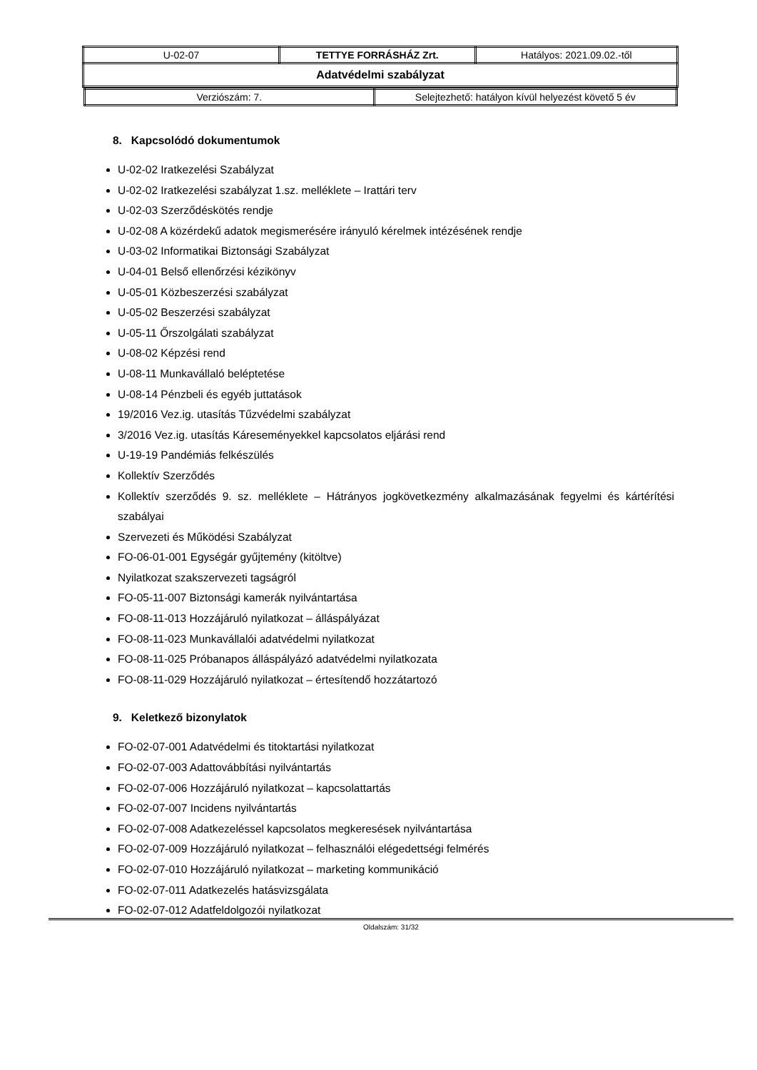| U-02-07 | TETTYE FORRÁSHÁZ Zrt. | Hatályos: 2021.09.02.-től |
| Adatvédelmi szabályzat | | |
| / Verziószám: 7. / Selejtezhető: hatályon kívül helyezést követő 5 év / | | |
8. Kapcsolódó dokumentumok
U-02-02 Iratkezelési Szabályzat
U-02-02 Iratkezelési szabályzat 1.sz. melléklete – Irattári terv
U-02-03 Szerződéskötés rendje
U-02-08 A közérdekű adatok megismerésére irányuló kérelmek intézésének rendje
U-03-02 Informatikai Biztonsági Szabályzat
U-04-01 Belső ellenőrzési kézikönyv
U-05-01 Közbeszerzési szabályzat
U-05-02 Beszerzési szabályzat
U-05-11 Őrszolgálati szabályzat
U-08-02 Képzési rend
U-08-11 Munkavállaló beléptetése
U-08-14 Pénzbeli és egyéb juttatások
19/2016 Vez.ig. utasítás Tűzvédelmi szabályzat
3/2016 Vez.ig. utasítás Káreseményekkel kapcsolatos eljárási rend
U-19-19 Pandémiás felkészülés
Kollektív Szerződés
Kollektív szerződés 9. sz. melléklete – Hátrányos jogkövetkezmény alkalmazásának fegyelmi és kártérítési szabályai
Szervezeti és Működési Szabályzat
FO-06-01-001 Egységár gyűjtemény (kitöltve)
Nyilatkozat szakszervezeti tagságról
FO-05-11-007 Biztonsági kamerák nyilvántartása
FO-08-11-013 Hozzájáruló nyilatkozat – álláspályázat
FO-08-11-023 Munkavállalói adatvédelmi nyilatkozat
FO-08-11-025 Próbanapos álláspályázó adatvédelmi nyilatkozata
FO-08-11-029 Hozzájáruló nyilatkozat – értesítendő hozzátartozó
9. Keletkező bizonylatok
FO-02-07-001 Adatvédelmi és titoktartási nyilatkozat
FO-02-07-003 Adattovábbítási nyilvántartás
FO-02-07-006 Hozzájáruló nyilatkozat – kapcsolattartás
FO-02-07-007 Incidens nyilvántartás
FO-02-07-008 Adatkezeléssel kapcsolatos megkeresések nyilvántartása
FO-02-07-009 Hozzájáruló nyilatkozat – felhasználói elégedettségi felmérés
FO-02-07-010 Hozzájáruló nyilatkozat – marketing kommunikáció
FO-02-07-011 Adatkezelés hatásvizsgálata
FO-02-07-012 Adatfeldolgozói nyilatkozat
Oldalszám: 31/32